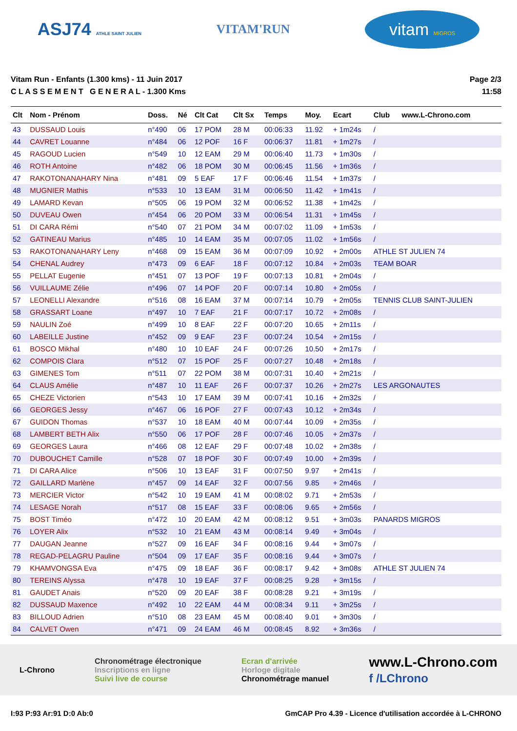ASJ74 ATHLE SAINT JULIEN
VITAM'RUN
vitam MIGROS
Vitam Run - Enfants (1.300 kms) - 11 Juin 2017
C L A S S E M E N T G E N E R A L - 1.300 Kms
Page 2/3
11:58
| Clt | Nom - Prénom | Doss. | Né | Clt Cat | Clt Sx | Temps | Moy. | Ecart | Club | www.L-Chrono.com |
| --- | --- | --- | --- | --- | --- | --- | --- | --- | --- | --- |
| 43 | DUSSAUD Louis | n°490 | 06 | 17 POM | 28 M | 00:06:33 | 11.92 | + 1m24s | / | |
| 44 | CAVRET Louanne | n°484 | 06 | 12 POF | 16 F | 00:06:37 | 11.81 | + 1m27s | / | |
| 45 | RAGOUD Lucien | n°549 | 10 | 12 EAM | 29 M | 00:06:40 | 11.73 | + 1m30s | / | |
| 46 | ROTH Antoine | n°482 | 06 | 18 POM | 30 M | 00:06:45 | 11.56 | + 1m36s | / | |
| 47 | RAKOTONANAHARY Nina | n°481 | 09 | 5 EAF | 17 F | 00:06:46 | 11.54 | + 1m37s | / | |
| 48 | MUGNIER Mathis | n°533 | 10 | 13 EAM | 31 M | 00:06:50 | 11.42 | + 1m41s | / | |
| 49 | LAMARD Kevan | n°505 | 06 | 19 POM | 32 M | 00:06:52 | 11.38 | + 1m42s | / | |
| 50 | DUVEAU Owen | n°454 | 06 | 20 POM | 33 M | 00:06:54 | 11.31 | + 1m45s | / | |
| 51 | DI CARA Rémi | n°540 | 07 | 21 POM | 34 M | 00:07:02 | 11.09 | + 1m53s | / | |
| 52 | GATINEAU Marius | n°485 | 10 | 14 EAM | 35 M | 00:07:05 | 11.02 | + 1m56s | / | |
| 53 | RAKOTONANAHARY Leny | n°468 | 09 | 15 EAM | 36 M | 00:07:09 | 10.92 | + 2m00s | ATHLE ST JULIEN 74 | |
| 54 | CHENAL Audrey | n°473 | 09 | 6 EAF | 18 F | 00:07:12 | 10.84 | + 2m03s | TEAM BOAR | |
| 55 | PELLAT Eugenie | n°451 | 07 | 13 POF | 19 F | 00:07:13 | 10.81 | + 2m04s | / | |
| 56 | VUILLAUME Zélie | n°496 | 07 | 14 POF | 20 F | 00:07:14 | 10.80 | + 2m05s | / | |
| 57 | LEONELLI Alexandre | n°516 | 08 | 16 EAM | 37 M | 00:07:14 | 10.79 | + 2m05s | TENNIS CLUB SAINT-JULIEN | |
| 58 | GRASSART Loane | n°497 | 10 | 7 EAF | 21 F | 00:07:17 | 10.72 | + 2m08s | / | |
| 59 | NAULIN Zoé | n°499 | 10 | 8 EAF | 22 F | 00:07:20 | 10.65 | + 2m11s | / | |
| 60 | LABEILLE Justine | n°452 | 09 | 9 EAF | 23 F | 00:07:24 | 10.54 | + 2m15s | / | |
| 61 | BOSCO Mikhal | n°480 | 10 | 10 EAF | 24 F | 00:07:26 | 10.50 | + 2m17s | / | |
| 62 | COMPOIS Clara | n°512 | 07 | 15 POF | 25 F | 00:07:27 | 10.48 | + 2m18s | / | |
| 63 | GIMENES Tom | n°511 | 07 | 22 POM | 38 M | 00:07:31 | 10.40 | + 2m21s | / | |
| 64 | CLAUS Amélie | n°487 | 10 | 11 EAF | 26 F | 00:07:37 | 10.26 | + 2m27s | LES ARGONAUTES | |
| 65 | CHEZE Victorien | n°543 | 10 | 17 EAM | 39 M | 00:07:41 | 10.16 | + 2m32s | / | |
| 66 | GEORGES Jessy | n°467 | 06 | 16 POF | 27 F | 00:07:43 | 10.12 | + 2m34s | / | |
| 67 | GUIDON Thomas | n°537 | 10 | 18 EAM | 40 M | 00:07:44 | 10.09 | + 2m35s | / | |
| 68 | LAMBERT BETH Alix | n°550 | 06 | 17 POF | 28 F | 00:07:46 | 10.05 | + 2m37s | / | |
| 69 | GEORGES Laura | n°466 | 08 | 12 EAF | 29 F | 00:07:48 | 10.02 | + 2m38s | / | |
| 70 | DUBOUCHET Camille | n°528 | 07 | 18 POF | 30 F | 00:07:49 | 10.00 | + 2m39s | / | |
| 71 | DI CARA Alice | n°506 | 10 | 13 EAF | 31 F | 00:07:50 | 9.97 | + 2m41s | / | |
| 72 | GAILLARD Marlène | n°457 | 09 | 14 EAF | 32 F | 00:07:56 | 9.85 | + 2m46s | / | |
| 73 | MERCIER Victor | n°542 | 10 | 19 EAM | 41 M | 00:08:02 | 9.71 | + 2m53s | / | |
| 74 | LESAGE Norah | n°517 | 08 | 15 EAF | 33 F | 00:08:06 | 9.65 | + 2m56s | / | |
| 75 | BOST Timéo | n°472 | 10 | 20 EAM | 42 M | 00:08:12 | 9.51 | + 3m03s | PANARDS MIGROS | |
| 76 | LOYER Alix | n°532 | 10 | 21 EAM | 43 M | 00:08:14 | 9.49 | + 3m04s | / | |
| 77 | DAUGAN Jeanne | n°527 | 09 | 16 EAF | 34 F | 00:08:16 | 9.44 | + 3m07s | / | |
| 78 | REGAD-PELAGRU Pauline | n°504 | 09 | 17 EAF | 35 F | 00:08:16 | 9.44 | + 3m07s | / | |
| 79 | KHAMVONGSA Eva | n°475 | 09 | 18 EAF | 36 F | 00:08:17 | 9.42 | + 3m08s | ATHLE ST JULIEN 74 | |
| 80 | TEREINS Alyssa | n°478 | 10 | 19 EAF | 37 F | 00:08:25 | 9.28 | + 3m15s | / | |
| 81 | GAUDET Anais | n°520 | 09 | 20 EAF | 38 F | 00:08:28 | 9.21 | + 3m19s | / | |
| 82 | DUSSAUD Maxence | n°492 | 10 | 22 EAM | 44 M | 00:08:34 | 9.11 | + 3m25s | / | |
| 83 | BILLOUD Adrien | n°510 | 08 | 23 EAM | 45 M | 00:08:40 | 9.01 | + 3m30s | / | |
| 84 | CALVET Owen | n°471 | 09 | 24 EAM | 46 M | 00:08:45 | 8.92 | + 3m36s | / | |
L-Chrono
Chronométrage électronique
Inscriptions en ligne
Suivi live de course
Ecran d'arrivée
Horloge digitale
Chronométrage manuel
www.L-Chrono.com
f /LChrono
I:93 P:93 Ar:91 D:0 Ab:0 GmCAP Pro 4.39 - Licence d'utilisation accordée à L-CHRONO